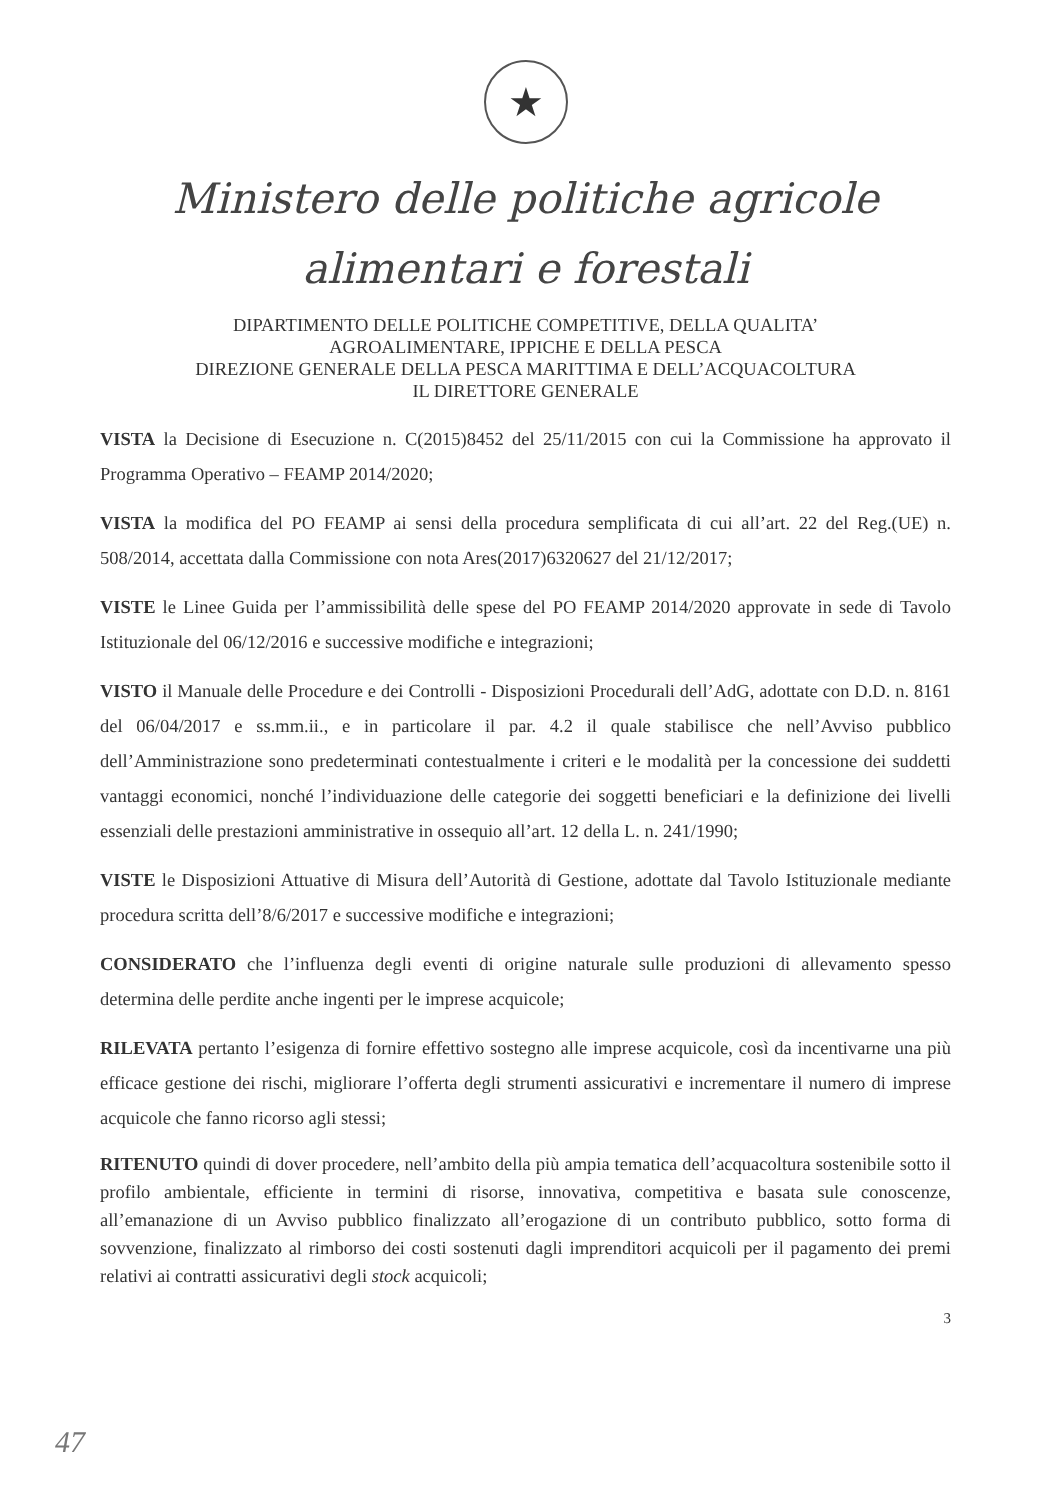★
Ministero delle politiche agricole
alimentari e forestali
DIPARTIMENTO DELLE POLITICHE COMPETITIVE, DELLA QUALITA’
AGROALIMENTARE, IPPICHE E DELLA PESCA
DIREZIONE GENERALE DELLA PESCA MARITTIMA E DELL’ACQUACOLTURA
IL DIRETTORE GENERALE
VISTA la Decisione di Esecuzione n. C(2015)8452 del 25/11/2015 con cui la Commissione ha approvato il Programma Operativo – FEAMP 2014/2020;
VISTA la modifica del PO FEAMP ai sensi della procedura semplificata di cui all’art. 22 del Reg.(UE) n. 508/2014, accettata dalla Commissione con nota Ares(2017)6320627 del 21/12/2017;
VISTE le Linee Guida per l’ammissibilità delle spese del PO FEAMP 2014/2020 approvate in sede di Tavolo Istituzionale del 06/12/2016 e successive modifiche e integrazioni;
VISTO il Manuale delle Procedure e dei Controlli - Disposizioni Procedurali dell’AdG, adottate con D.D. n. 8161 del 06/04/2017 e ss.mm.ii., e in particolare il par. 4.2 il quale stabilisce che nell’Avviso pubblico dell’Amministrazione sono predeterminati contestualmente i criteri e le modalità per la concessione dei suddetti vantaggi economici, nonché l’individuazione delle categorie dei soggetti beneficiari e la definizione dei livelli essenziali delle prestazioni amministrative in ossequio all’art. 12 della L. n. 241/1990;
VISTE le Disposizioni Attuative di Misura dell’Autorità di Gestione, adottate dal Tavolo Istituzionale mediante procedura scritta dell’8/6/2017 e successive modifiche e integrazioni;
CONSIDERATO che l’influenza degli eventi di origine naturale sulle produzioni di allevamento spesso determina delle perdite anche ingenti per le imprese acquicole;
RILEVATA pertanto l’esigenza di fornire effettivo sostegno alle imprese acquicole, così da incentivarne una più efficace gestione dei rischi, migliorare l’offerta degli strumenti assicurativi e incrementare il numero di imprese acquicole che fanno ricorso agli stessi;
RITENUTO quindi di dover procedere, nell’ambito della più ampia tematica dell’acquacoltura sostenibile sotto il profilo ambientale, efficiente in termini di risorse, innovativa, competitiva e basata sule conoscenze, all’emanazione di un Avviso pubblico finalizzato all’erogazione di un contributo pubblico, sotto forma di sovvenzione, finalizzato al rimborso dei costi sostenuti dagli imprenditori acquicoli per il pagamento dei premi relativi ai contratti assicurativi degli stock acquicoli;
3
47